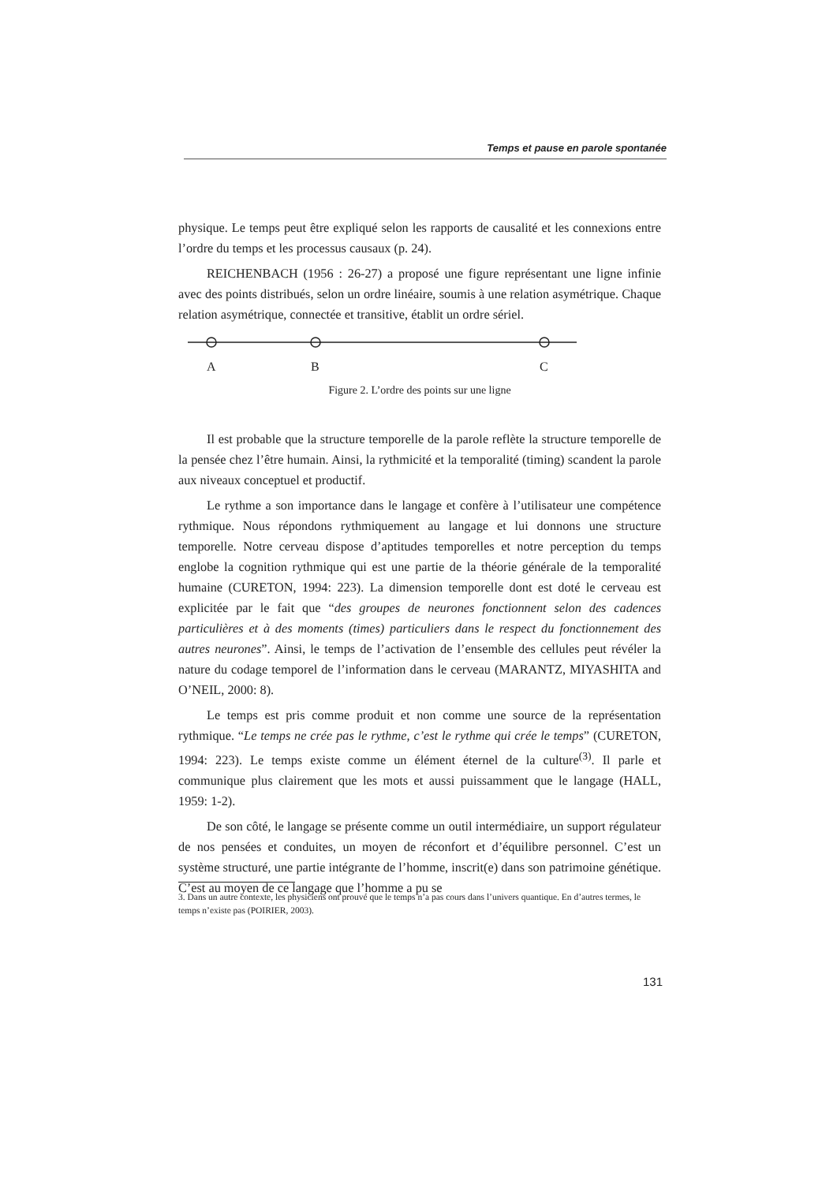Temps et pause en parole spontanée
physique. Le temps peut être expliqué selon les rapports de causalité et les connexions entre l’ordre du temps et les processus causaux (p. 24).
REICHENBACH (1956 : 26-27) a proposé une figure représentant une ligne infinie avec des points distribués, selon un ordre linéaire, soumis à une relation asymétrique. Chaque relation asymétrique, connectée et transitive, établit un ordre sériel.
A B C
Figure 2. L’ordre des points sur une ligne
Il est probable que la structure temporelle de la parole reflète la structure temporelle de la pensée chez l’être humain. Ainsi, la rythmicité et la temporalité (timing) scandent la parole aux niveaux conceptuel et productif.
Le rythme a son importance dans le langage et confère à l’utilisateur une compétence rythmique. Nous répondons rythmiquement au langage et lui donnons une structure temporelle. Notre cerveau dispose d’aptitudes temporelles et notre perception du temps englobe la cognition rythmique qui est une partie de la théorie générale de la temporalité humaine (CURETON, 1994: 223). La dimension temporelle dont est doté le cerveau est explicitée par le fait que “des groupes de neurones fonctionnent selon des cadences particulières et à des moments (times) particuliers dans le respect du fonctionnement des autres neurones”. Ainsi, le temps de l’activation de l’ensemble des cellules peut révéler la nature du codage temporel de l’information dans le cerveau (MARANTZ, MIYASHITA and O’NEIL, 2000: 8).
Le temps est pris comme produit et non comme une source de la représentation rythmique. “Le temps ne crée pas le rythme, c’est le rythme qui crée le temps” (CURETON, 1994: 223). Le temps existe comme un élément éternel de la culture<sup>(3)</sup>. Il parle et communique plus clairement que les mots et aussi puissamment que le langage (HALL, 1959: 1-2).
De son côté, le langage se présente comme un outil intermédiaire, un support régulateur de nos pensées et conduites, un moyen de réconfort et d’équilibre personnel. C’est un système structuré, une partie intégrante de l’homme, inscrit(e) dans son patrimoine génétique. C’est au moyen de ce langage que l’homme a pu se
3. Dans un autre contexte, les physiciens ont prouvé que le temps n’a pas cours dans l’univers quantique. En d’autres termes, le temps n’existe pas (POIRIER, 2003).
131